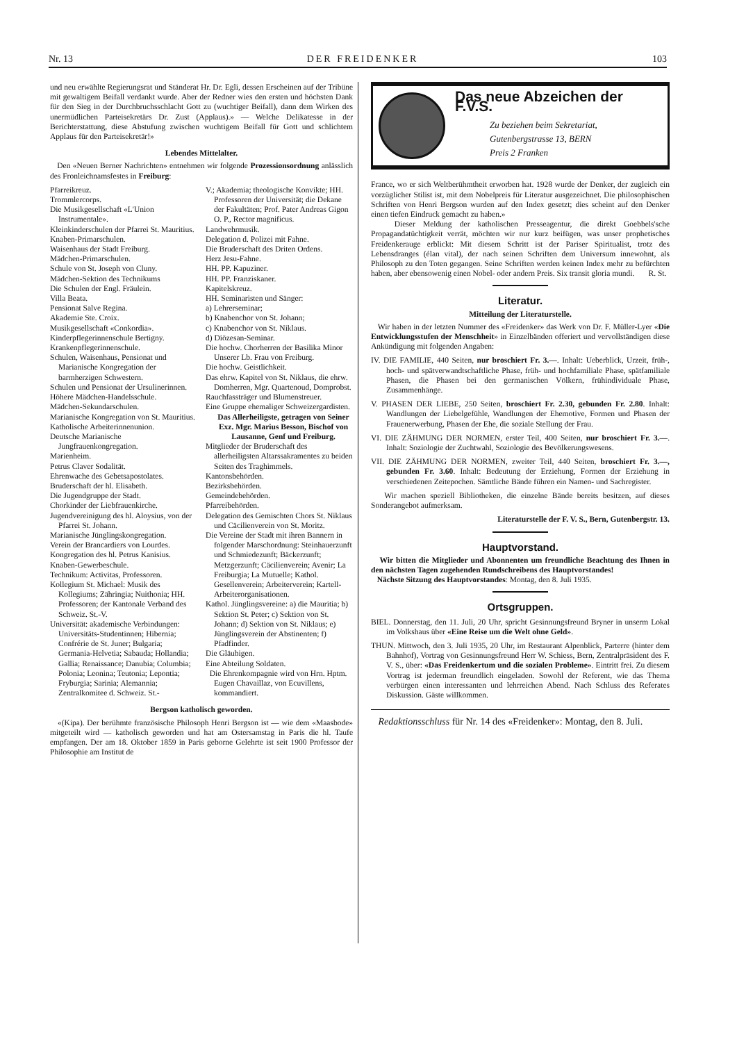Nr. 13 DER FREIDENKER 103
und neu erwählte Regierungsrat und Ständerat Hr. Dr. Egli, dessen Erscheinen auf der Tribüne mit gewaltigem Beifall verdankt wurde. Aber der Redner wies den ersten und höchsten Dank für den Sieg in der Durchbruchsschlacht Gott zu (wuchtiger Beifall), dann dem Wirken des unermüdlichen Parteisekretärs Dr. Zust (Applaus).» — Welche Delikatesse in der Berichterstattung, diese Abstufung zwischen wuchtigem Beifall für Gott und schlichtem Applaus für den Parteisekretär!»
Lebendes Mittelalter.
Den «Neuen Berner Nachrichten» entnehmen wir folgende Prozessionsordnung anlässlich des Fronleichnamsfestes in Freiburg:
Pfarreikreuz.
Trommlercorps.
Die Musikgesellschaft «L'Union Instrumentale».
Kleinkinderschulen der Pfarrei St. Mauritius.
Knaben-Primarschulen.
Waisenhaus der Stadt Freiburg.
Mädchen-Primarschulen.
Schule von St. Joseph von Cluny.
Mädchen-Sektion des Technikums
Die Schulen der Engl. Fräulein.
Villa Beata.
Pensionat Salve Regina.
Akademie Ste. Croix.
Musikgesellschaft «Conkordia».
Kinderpflegerinnenschule Bertigny.
Krankenpflegerinnenschule.
Schulen, Waisenhaus, Pensionat und Marianische Kongregation der barmherzigen Schwestern.
Schulen und Pensionat der Ursulinerinnen.
Höhere Mädchen-Handelsschule.
Mädchen-Sekundarschulen.
Marianische Kongregation von St. Mauritius.
Katholische Arbeiterinnenunion.
Deutsche Marianische Jungfrauenkongregation.
Marienheim.
Petrus Claver Sodalität.
Ehrenwache des Gebetsapostolates.
Bruderschaft der hl. Elisabeth.
Die Jugendgruppe der Stadt.
Chorkinder der Liebfrauenkirche.
Jugendvereinigung des hl. Aloysius, von der Pfarrei St. Johann.
Marianische Jünglingskongregation.
Verein der Brancardiers von Lourdes.
Kongregation des hl. Petrus Kanisius.
Knaben-Gewerbeschule.
Technikum: Activitas, Professoren.
Kollegium St. Michael: Musik des Kollegiums; Zähringia; Nuithonia; HH. Professoren; der Kantonale Verband des Schweiz. St.-V.
Universität: akademische Verbindungen: Universitäts-Studentinnen; Hibernia; Confrérie de St. Juner; Bulgaria; Germania-Helvetia; Sabauda; Hollandia; Gallia; Renaissance; Danubia; Columbia; Polonia; Leonina; Teutonia; Lepontia; Fryburgia; Sarinia; Alemannia; Zentralkomitee d. Schweiz. St.-
V.; Akademia; theologische Konvikte; HH. Professoren der Universität; die Dekane der Fakultäten; Prof. Pater Andreas Gigon O. P., Rector magnificus.
Landwehrmusik.
Delegation d. Polizei mit Fahne.
Die Bruderschaft des Driten Ordens.
Herz Jesu-Fahne.
HH. PP. Kapuziner.
HH. PP. Franziskaner.
Kapitelskreuz.
HH. Seminaristen und Sänger:
a) Lehrerseminar;
b) Knabenchor von St. Johann;
c) Knabenchor von St. Niklaus.
d) Diözesan-Seminar.
Die hochw. Chorherren der Basilika Minor Unserer Lb. Frau von Freiburg.
Die hochw. Geistlichkeit.
Das ehrw. Kapitel von St. Niklaus, die ehrw. Domherren, Mgr. Quartenoud, Domprobst.
Rauchfassträger und Blumenstreuer.
Eine Gruppe ehemaliger Schweizergardisten.
Das Allerheiligste, getragen von Seiner Exz. Mgr. Marius Besson, Bischof von Lausanne, Genf und Freiburg.
Mitglieder der Bruderschaft des allerheiligsten Altarssakramentes zu beiden Seiten des Traghimmels.
Kantonsbehörden.
Bezirksbehörden.
Gemeindebehörden.
Pfarreibehörden.
Delegation des Gemischten Chors St. Niklaus und Cäcilienverein von St. Moritz.
Die Vereine der Stadt mit ihren Bannern in folgender Marschordnung: Steinhauerzunft und Schmiedezunft; Bäckerzunft; Metzgerzunft; Cäcilienverein; Avenir; La Freiburgia; La Mutuelle; Kathol. Gesellenverein; Arbeiterverein; Kartell-Arbeiterorganisationen.
Kathol. Jünglingsvereine: a) die Mauritia; b) Sektion St. Peter; c) Sektion von St. Johann; d) Sektion von St. Niklaus; e) Jünglingsverein der Abstinenten; f) Pfadfinder.
Die Gläubigen.
Eine Abteilung Soldaten.
Die Ehrenkompagnie wird von Hrn. Hptm. Eugen Chavaillaz, von Ecuvillens, kommandiert.
Bergson katholisch geworden.
«(Kipa). Der berühmte französische Philosoph Henri Bergson ist — wie dem «Maasbode» mitgeteilt wird — katholisch geworden und hat am Ostersamstag in Paris die hl. Taufe empfangen. Der am 18. Oktober 1859 in Paris geborne Gelehrte ist seit 1900 Professor der Philosophie am Institut de
Das neue Abzeichen der F.V.S.
Zu beziehen beim Sekretariat,
Gutenbergstrasse 13, BERN
Preis 2 Franken
France, wo er sich Weltberühmtheit erworben hat. 1928 wurde der Denker, der zugleich ein vorzüglicher Stilist ist, mit dem Nobelpreis für Literatur ausgezeichnet. Die philosophischen Schriften von Henri Bergson wurden auf den Index gesetzt; dies scheint auf den Denker einen tiefen Eindruck gemacht zu haben.»
Dieser Meldung der katholischen Presseagentur, die direkt Goebbels'sche Propagandatüchtigkeit verrät, möchten wir nur kurz beifügen, was unser prophetisches Freidenkerauge erblickt: Mit diesem Schritt ist der Pariser Spiritualist, trotz des Lebensdranges (élan vital), der nach seinen Schriften dem Universum innewohnt, als Philosoph zu den Toten gegangen. Seine Schriften werden keinen Index mehr zu befürchten haben, aber ebensowenig einen Nobel- oder andern Preis. Six transit gloria mundi. R. St.
Literatur.
Mitteilung der Literaturstelle.
Wir haben in der letzten Nummer des «Freidenker» das Werk von Dr. F. Müller-Lyer «Die Entwicklungsstufen der Menschheit» in Einzelbänden offeriert und vervollständigen diese Ankündigung mit folgenden Angaben:
IV. DIE FAMILIE, 440 Seiten, nur broschiert Fr. 3.—. Inhalt: Ueberblick, Urzeit, früh-, hoch- und spätverwandtschaftliche Phase, früh- und hochfamiliale Phase, spätfamiliale Phasen, die Phasen bei den germanischen Völkern, frühindividuale Phase, Zusammenhänge.
V. PHASEN DER LIEBE, 250 Seiten, broschiert Fr. 2.30, gebunden Fr. 2.80. Inhalt: Wandlungen der Liebelgefühle, Wandlungen der Ehemotive, Formen und Phasen der Frauenerwerbung, Phasen der Ehe, die soziale Stellung der Frau.
VI. DIE ZÄHMUNG DER NORMEN, erster Teil, 400 Seiten, nur broschiert Fr. 3.—. Inhalt: Soziologie der Zuchtwahl, Soziologie des Bevölkerungswesens.
VII. DIE ZÄHMUNG DER NORMEN, zweiter Teil, 440 Seiten, broschiert Fr. 3.—, gebunden Fr. 3.60. Inhalt: Bedeutung der Erziehung, Formen der Erziehung in verschiedenen Zeitepochen. Sämtliche Bände führen ein Namen- und Sachregister.
Wir machen speziell Bibliotheken, die einzelne Bände bereits besitzen, auf dieses Sonderangebot aufmerksam.
Literaturstelle der F. V. S., Bern, Gutenbergstr. 13.
Hauptvorstand.
Wir bitten die Mitglieder und Abonnenten um freundliche Beachtung des Ihnen in den nächsten Tagen zugehenden Rundschreibens des Hauptvorstandes!
Nächste Sitzung des Hauptvorstandes: Montag, den 8. Juli 1935.
Ortsgruppen.
BIEL. Donnerstag, den 11. Juli, 20 Uhr, spricht Gesinnungsfreund Bryner in unserm Lokal im Volkshaus über «Eine Reise um die Welt ohne Geld».
THUN. Mittwoch, den 3. Juli 1935, 20 Uhr, im Restaurant Alpenblick, Parterre (hinter dem Bahnhof), Vortrag von Gesinnungsfreund Herr W. Schiess, Bern, Zentralpräsident des F. V. S., über: «Das Freidenkertum und die sozialen Probleme». Eintritt frei. Zu diesem Vortrag ist jederman freundlich eingeladen. Sowohl der Referent, wie das Thema verbürgen einen interessanten und lehrreichen Abend. Nach Schluss des Referates Diskussion. Gäste willkommen.
Redaktionsschluss für Nr. 14 des «Freidenker»: Montag, den 8. Juli.